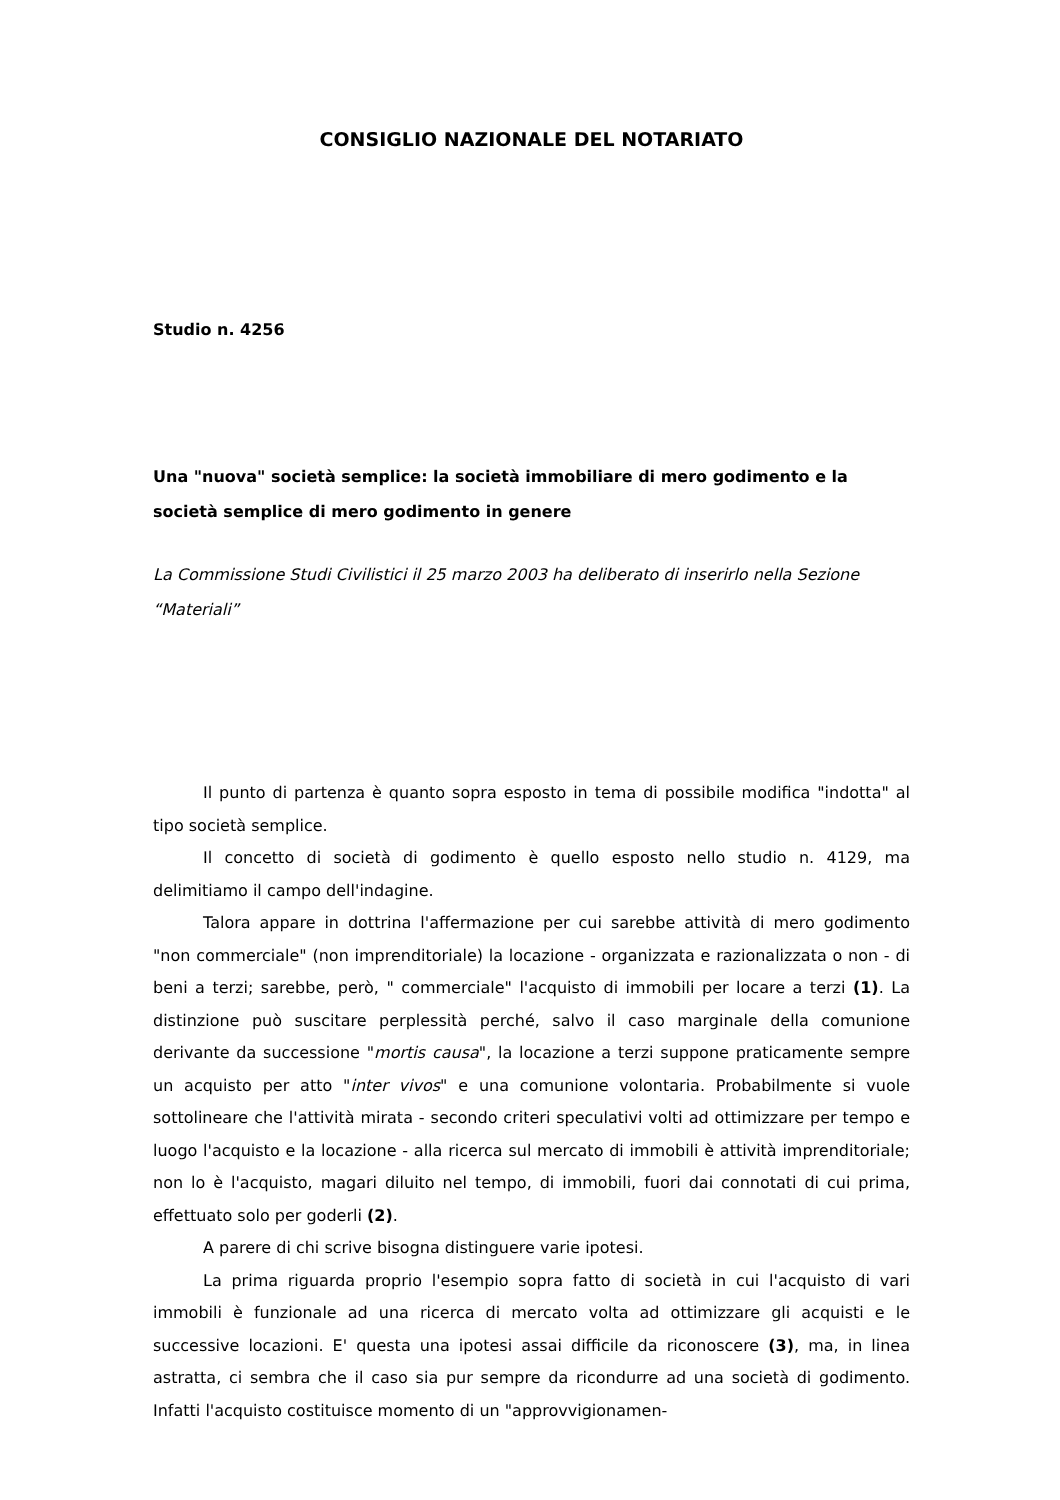CONSIGLIO NAZIONALE DEL NOTARIATO
Studio n. 4256
Una "nuova" società semplice: la società immobiliare di mero godimento e la società semplice di mero godimento in genere
La Commissione Studi Civilistici il 25 marzo 2003 ha deliberato di inserirlo nella Sezione “Materiali”
Il punto di partenza è quanto sopra esposto in tema di possibile modifica "indotta" al tipo società semplice.
Il concetto di società di godimento è quello esposto nello studio n. 4129, ma delimitiamo il campo dell'indagine.
Talora appare in dottrina l'affermazione per cui sarebbe attività di mero godimento "non commerciale" (non imprenditoriale) la locazione - organizzata e razionalizzata o non - di beni a terzi; sarebbe, però, " commerciale" l'acquisto di immobili per locare a terzi (1). La distinzione può suscitare perplessità perché, salvo il caso marginale della comunione derivante da successione "mortis causa", la locazione a terzi suppone praticamente sempre un acquisto per atto "inter vivos" e una comunione volontaria. Probabilmente si vuole sottolineare che l'attività mirata - secondo criteri speculativi volti ad ottimizzare per tempo e luogo l'acquisto e la locazione - alla ricerca sul mercato di immobili è attività imprenditoriale; non lo è l'acquisto, magari diluito nel tempo, di immobili, fuori dai connotati di cui prima, effettuato solo per goderli (2).
A parere di chi scrive bisogna distinguere varie ipotesi.
La prima riguarda proprio l'esempio sopra fatto di società in cui l'acquisto di vari immobili è funzionale ad una ricerca di mercato volta ad ottimizzare gli acquisti e le successive locazioni. E' questa una ipotesi assai difficile da riconoscere (3), ma, in linea astratta, ci sembra che il caso sia pur sempre da ricondurre ad una società di godimento. Infatti l'acquisto costituisce momento di un "approvvigionamen-